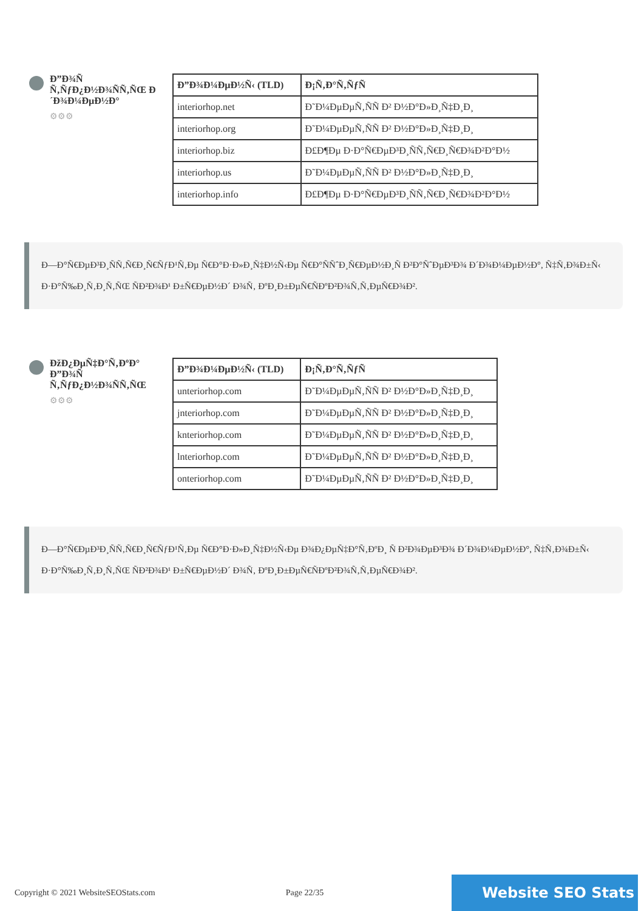Đ”Đ¾Ñ Ñ‚ÑƒĐ¿Đ½Đ¾ÑÑ‚ÑŒ Đ´Đ¾Đ¼ĐµĐ½Đ°
⚙⚙⚙
| Đ”Đ¾Đ¼ĐµĐ½Ñ‹ (TLD) | Đ¡Ñ‚Đ°Ñ‚ÑƒÑ |
| --- | --- |
| interiorhop.net | Đ˜Đ¼ĐµĐµÑ‚ÑÑ Đ² Đ½Đ°Đ»Đ¸Ñ‡Đ¸Đ¸ |
| interiorhop.org | Đ˜Đ¼ĐµĐµÑ‚ÑÑ Đ² Đ½Đ°Đ»Đ¸Ñ‡Đ¸Đ¸ |
| interiorhop.biz | Đ£Đ¶Đµ Đ·Đ°Ñ€ĐµĐ³Đ¸ÑÑ‚Ñ€Đ¸Ñ€Đ¾Đ²Đ°Đ½ |
| interiorhop.us | Đ˜Đ¼ĐµĐµÑ‚ÑÑ Đ² Đ½Đ°Đ»Đ¸Ñ‡Đ¸Đ¸ |
| interiorhop.info | Đ£Đ¶Đµ Đ·Đ°Ñ€ĐµĐ³Đ¸ÑÑ‚Ñ€Đ¸Ñ€Đ¾Đ²Đ°Đ½ |
Đ—Đ°Ñ€ĐµĐ³Đ¸ÑÑ‚Ñ€Đ¸Ñ€ÑƒĐ¹Ñ‚Đµ Ñ€Đ°Đ·Đ»Đ¸Ñ‡Đ½Ñ‹Đµ Ñ€Đ°ÑÑˆĐ¸Ñ€ĐµĐ½Đ¸Ñ Đ²Đ°ÑˆĐµĐ³Đ¾ Đ´Đ¾Đ¼ĐµĐ½Đ°, Ñ‡Ñ‚Đ¾Đ±Ñ‹ Đ·Đ°Ñ‰Đ¸Ñ‚Đ¸Ñ‚ÑŒ ÑĐ²Đ¾Đ¹ Đ±Ñ€ĐµĐ½Đ´ Đ¾Ñ‚ ĐºĐ¸Đ±ĐµÑ€ÑĐºĐ²Đ¾Ñ‚Ñ‚ĐµÑ€Đ¾Đ².
ĐžĐ¿ĐµÑ‡Đ°Ñ‚ĐºĐ° Đ”Đ¾Ñ Ñ‚ÑƒĐ¿Đ½Đ¾ÑÑ‚ÑŒ
⚙⚙⚙
| Đ”Đ¾Đ¼ĐµĐ½Ñ‹ (TLD) | Đ¡Ñ‚Đ°Ñ‚ÑƒÑ |
| --- | --- |
| unteriorhop.com | Đ˜Đ¼ĐµĐµÑ‚ÑÑ Đ² Đ½Đ°Đ»Đ¸Ñ‡Đ¸Đ¸ |
| jnteriorhop.com | Đ˜Đ¼ĐµĐµÑ‚ÑÑ Đ² Đ½Đ°Đ»Đ¸Ñ‡Đ¸Đ¸ |
| knteriorhop.com | Đ˜Đ¼ĐµĐµÑ‚ÑÑ Đ² Đ½Đ°Đ»Đ¸Ñ‡Đ¸Đ¸ |
| lnteriorhop.com | Đ˜Đ¼ĐµĐµÑ‚ÑÑ Đ² Đ½Đ°Đ»Đ¸Ñ‡Đ¸Đ¸ |
| onteriorhop.com | Đ˜Đ¼ĐµĐµÑ‚ÑÑ Đ² Đ½Đ°Đ»Đ¸Ñ‡Đ¸Đ¸ |
Đ—Đ°Ñ€ĐµĐ³Đ¸ÑÑ‚Ñ€Đ¸Ñ€ÑƒĐ¹Ñ‚Đµ Ñ€Đ°Đ·Đ»Đ¸Ñ‡Đ½Ñ‹Đµ Đ¾Đ¿ĐµÑ‡Đ°Ñ‚ĐºĐ¸ Ñ Đ²Đ¾ĐµĐ³Đ¾ Đ´Đ¾Đ¼ĐµĐ½Đ°, Ñ‡Ñ‚Đ¾Đ±Ñ‹ Đ·Đ°Ñ‰Đ¸Ñ‚Đ¸Ñ‚ÑŒ ÑĐ²Đ¾Đ¹ Đ±Ñ€ĐµĐ½Đ´ Đ¾Ñ‚ ĐºĐ¸Đ±ĐµÑ€ÑĐºĐ²Đ¾Ñ‚Ñ‚ĐµÑ€Đ¾Đ².
Copyright © 2021 WebsiteSEOStats.com Page 22/35 Website SEO Stats